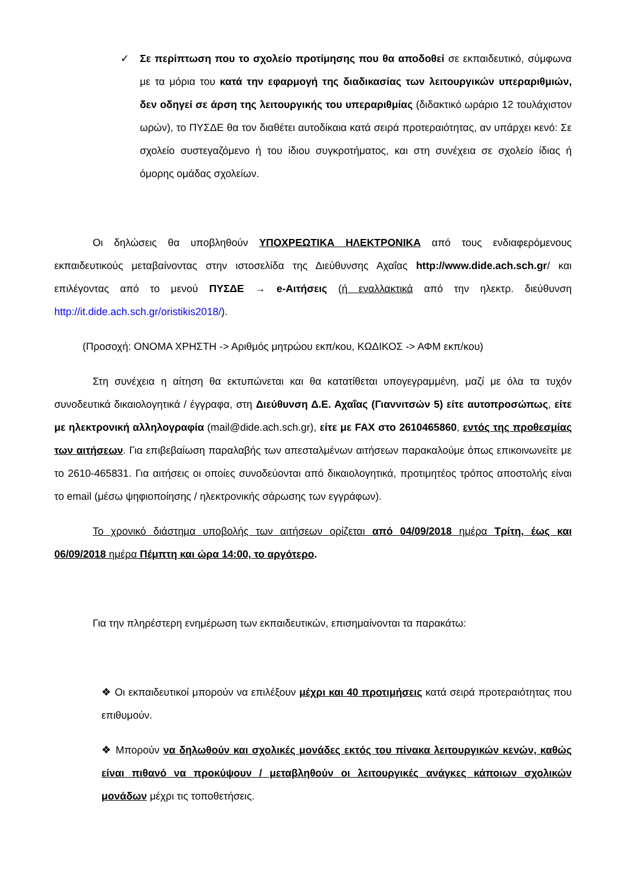✓ Σε περίπτωση που το σχολείο προτίμησης που θα αποδοθεί σε εκπαιδευτικό, σύμφωνα με τα μόρια του κατά την εφαρμογή της διαδικασίας των λειτουργικών υπεραριθμιών, δεν οδηγεί σε άρση της λειτουργικής του υπεραριθμίας (διδακτικό ωράριο 12 τουλάχιστον ωρών), το ΠΥΣΔΕ θα τον διαθέτει αυτοδίκαια κατά σειρά προτεραιότητας, αν υπάρχει κενό: Σε σχολείο συστεγαζόμενο ή του ίδιου συγκροτήματος, και στη συνέχεια σε σχολείο ίδιας ή όμορης ομάδας σχολείων.
Οι δηλώσεις θα υποβληθούν ΥΠΟΧΡΕΩΤΙΚΑ ΗΛΕΚΤΡΟΝΙΚΑ από τους ενδιαφερόμενους εκπαιδευτικούς μεταβαίνοντας στην ιστοσελίδα της Διεύθυνσης Αχαΐας http://www.dide.ach.sch.gr/ και επιλέγοντας από το μενού ΠΥΣΔΕ → e-Αιτήσεις (ή εναλλακτικά από την ηλεκτρ. διεύθυνση http://it.dide.ach.sch.gr/oristikis2018/).
(Προσοχή: ΟΝΟΜΑ ΧΡΗΣΤΗ -> Αριθμός μητρώου εκπ/κου, ΚΩΔΙΚΟΣ -> ΑΦΜ εκπ/κου)
Στη συνέχεια η αίτηση θα εκτυπώνεται και θα κατατίθεται υπογεγραμμένη, μαζί με όλα τα τυχόν συνοδευτικά δικαιολογητικά / έγγραφα, στη Διεύθυνση Δ.Ε. Αχαΐας (Γιαννιτσών 5) είτε αυτοπροσώπως, είτε με ηλεκτρονική αλληλογραφία (mail@dide.ach.sch.gr), είτε με FAX στο 2610465860, εντός της προθεσμίας των αιτήσεων. Για επιβεβαίωση παραλαβής των απεσταλμένων αιτήσεων παρακαλούμε όπως επικοινωνείτε με το 2610-465831. Για αιτήσεις οι οποίες συνοδεύονται από δικαιολογητικά, προτιμητέος τρόπος αποστολής είναι το email (μέσω ψηφιοποίησης / ηλεκτρονικής σάρωσης των εγγράφων).
Το χρονικό διάστημα υποβολής των αιτήσεων ορίζεται από 04/09/2018 ημέρα Τρίτη, έως και 06/09/2018 ημέρα Πέμπτη και ώρα 14:00, το αργότερο.
Για την πληρέστερη ενημέρωση των εκπαιδευτικών, επισημαίνονται τα παρακάτω:
❖ Οι εκπαιδευτικοί μπορούν να επιλέξουν μέχρι και 40 προτιμήσεις κατά σειρά προτεραιότητας που επιθυμούν.
❖ Μπορούν να δηλωθούν και σχολικές μονάδες εκτός του πίνακα λειτουργικών κενών, καθώς είναι πιθανό να προκύψουν / μεταβληθούν οι λειτουργικές ανάγκες κάποιων σχολικών μονάδων μέχρι τις τοποθετήσεις.